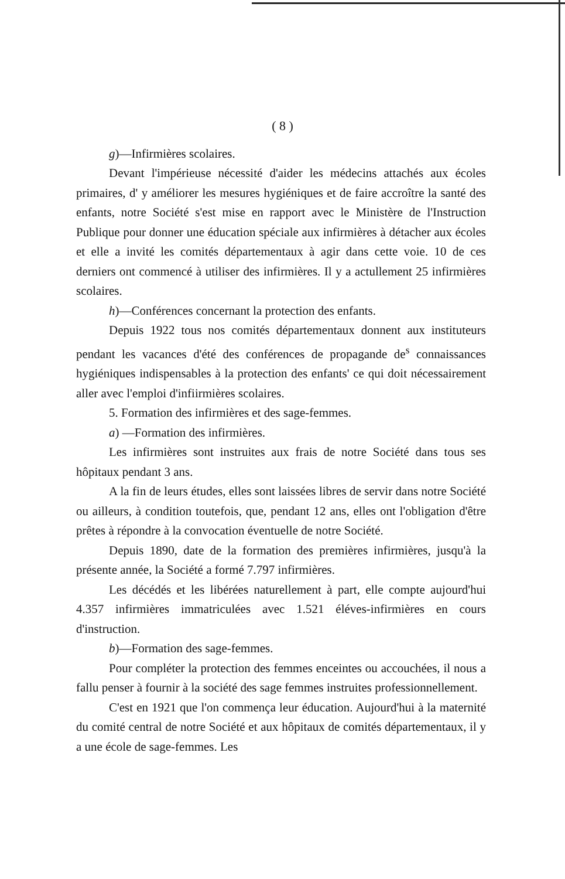( 8 )
g)—Infirmières scolaires.
Devant l'impérieuse nécessité d'aider les médecins attachés aux écoles primaires, d' y améliorer les mesures hygiéniques et de faire accroître la santé des enfants, notre Société s'est mise en rapport avec le Ministère de l'Instruction Publique pour donner une éducation spéciale aux infirmières à détacher aux écoles et elle a invité les comités départementaux à agir dans cette voie. 10 de ces derniers ont commencé à utiliser des infirmières. Il y a actullement 25 infirmières scolaires.
h)—Conférences concernant la protection des enfants.
Depuis 1922 tous nos comités départementaux donnent aux instituteurs pendant les vacances d'été des conférences de propagande de<sup>s</sup> connaissances hygiéniques indispensables à la protection des enfants' ce qui doit nécessairement aller avec l'emploi d'infiirmières scolaires.
5. Formation des infirmières et des sage-femmes.
a) —Formation des infirmières.
Les infirmières sont instruites aux frais de notre Société dans tous ses hôpitaux pendant 3 ans.
A la fin de leurs études, elles sont laissées libres de servir dans notre Société ou ailleurs, à condition toutefois, que, pendant 12 ans, elles ont l'obligation d'être prêtes à répondre à la convocation éventuelle de notre Société.
Depuis 1890, date de la formation des premières infirmières, jusqu'à la présente année, la Société a formé 7.797 infirmières.
Les décédés et les libérées naturellement à part, elle compte aujourd'hui 4.357 infirmières immatriculées avec 1.521 éléves-infirmières en cours d'instruction.
b)—Formation des sage-femmes.
Pour compléter la protection des femmes enceintes ou accouchées, il nous a fallu penser à fournir à la société des sage femmes instruites professionnellement.
C'est en 1921 que l'on commença leur éducation. Aujourd'hui à la maternité du comité central de notre Société et aux hôpitaux de comités départementaux, il y a une école de sage-femmes. Les